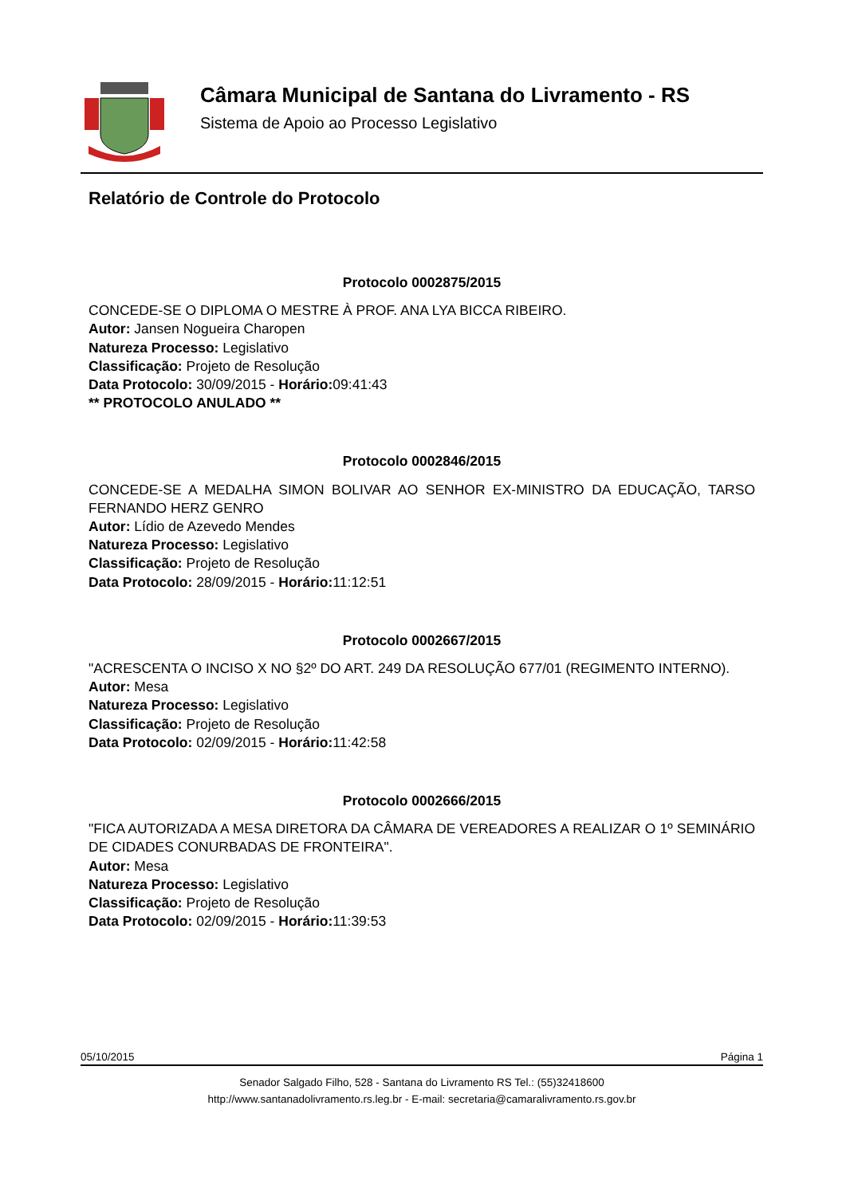Câmara Municipal de Santana do Livramento - RS
Sistema de Apoio ao Processo Legislativo
Relatório de Controle do Protocolo
Protocolo 0002875/2015
CONCEDE-SE O DIPLOMA O MESTRE À PROF. ANA LYA BICCA RIBEIRO.
Autor: Jansen Nogueira Charopen
Natureza Processo: Legislativo
Classificação: Projeto de Resolução
Data Protocolo: 30/09/2015 - Horário: 09:41:43
** PROTOCOLO ANULADO **
Protocolo 0002846/2015
CONCEDE-SE A MEDALHA SIMON BOLIVAR AO SENHOR EX-MINISTRO DA EDUCAÇÃO, TARSO FERNANDO HERZ GENRO
Autor: Lídio de Azevedo Mendes
Natureza Processo: Legislativo
Classificação: Projeto de Resolução
Data Protocolo: 28/09/2015 - Horário: 11:12:51
Protocolo 0002667/2015
"ACRESCENTA O INCISO X NO §2º DO ART. 249 DA RESOLUÇÃO 677/01 (REGIMENTO INTERNO).
Autor: Mesa
Natureza Processo: Legislativo
Classificação: Projeto de Resolução
Data Protocolo: 02/09/2015 - Horário: 11:42:58
Protocolo 0002666/2015
"FICA AUTORIZADA A MESA DIRETORA DA CÂMARA DE VEREADORES A REALIZAR O 1º SEMINÁRIO DE CIDADES CONURBADAS DE FRONTEIRA".
Autor: Mesa
Natureza Processo: Legislativo
Classificação: Projeto de Resolução
Data Protocolo: 02/09/2015 - Horário: 11:39:53
05/10/2015 Página 1
Senador Salgado Filho, 528 - Santana do Livramento RS Tel.: (55)32418600
http://www.santanadolivramento.rs.leg.br - E-mail: secretaria@camaralivramento.rs.gov.br